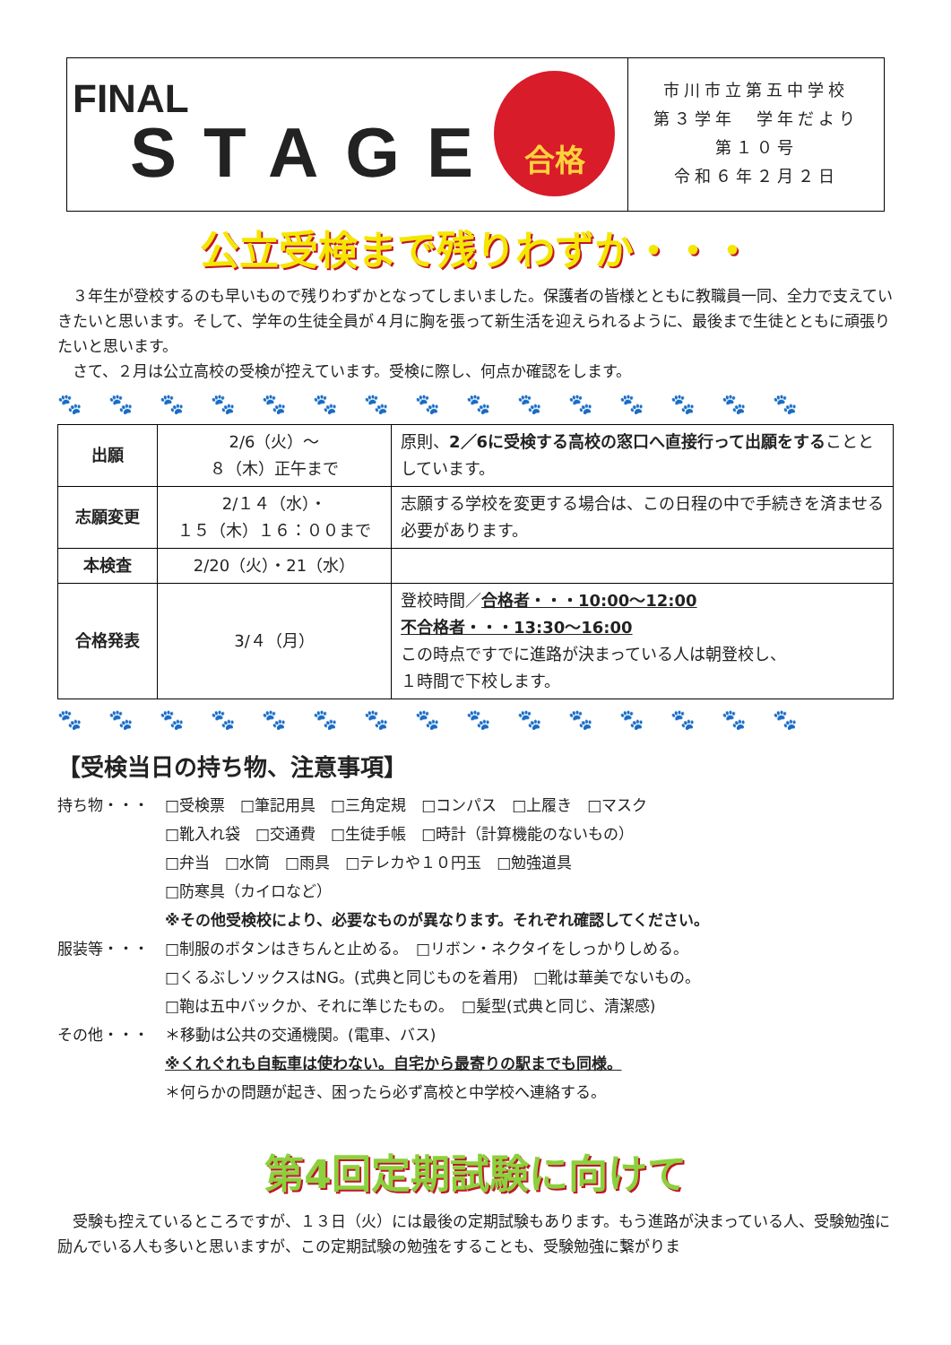FINAL
STAGE
合格
市川市立第五中学校
第３学年　学年だより
第１０号
令和６年２月２日
公立受検まで残りわずか・・・
３年生が登校するのも早いもので残りわずかとなってしまいました。保護者の皆様とともに教職員一同、全力で支えていきたいと思います。そして、学年の生徒全員が４月に胸を張って新生活を迎えられるように、最後まで生徒とともに頑張りたいと思います。
さて、２月は公立高校の受検が控えています。受検に際し、何点か確認をします。
🐾🐾🐾🐾🐾🐾🐾🐾🐾🐾🐾🐾🐾🐾🐾
| 出願 | 2/6（火）～ ８（木）正午まで | 原則、 2／6に受検する高校の窓口へ直接行って出願をする こととしています。 |
| 志願変更 | 2/１４（水）・ １５（木）１６：００まで | 志願する学校を変更する場合は、この日程の中で手続きを済ませる必要があります。 |
| 本検査 | 2/20（火）・21（水） | |
| 合格発表 | 3/４（月） | 登校時間／ 合格者・・・10:00～12:00 不合格者・・・13:30～16:00 この時点ですでに進路が決まっている人は朝登校し、 １時間で下校します。 |
🐾🐾🐾🐾🐾🐾🐾🐾🐾🐾🐾🐾🐾🐾🐾
【受検当日の持ち物、注意事項】
持ち物・・・ □受検票　□筆記用具　□三角定規　□コンパス　□上履き　□マスク
□靴入れ袋　□交通費　□生徒手帳　□時計（計算機能のないもの）
□弁当　□水筒　□雨具　□テレカや１０円玉　□勉強道具
□防寒具（カイロなど）
※その他受検校により、必要なものが異なります。それぞれ確認してください。
服装等・・・ □制服のボタンはきちんと止める。　□リボン・ネクタイをしっかりしめる。
□くるぶしソックスはNG。(式典と同じものを着用)　□靴は華美でないもの。
□鞄は五中バックか、それに準じたもの。　□髪型(式典と同じ、清潔感)
その他・・・ ＊移動は公共の交通機関。(電車、バス)
※くれぐれも自転車は使わない。自宅から最寄りの駅までも同様。
＊何らかの問題が起き、困ったら必ず高校と中学校へ連絡する。
第4回定期試験に向けて
受験も控えているところですが、１３日（火）には最後の定期試験もあります。もう進路が決まっている人、受験勉強に励んでいる人も多いと思いますが、この定期試験の勉強をすることも、受験勉強に繋がりま